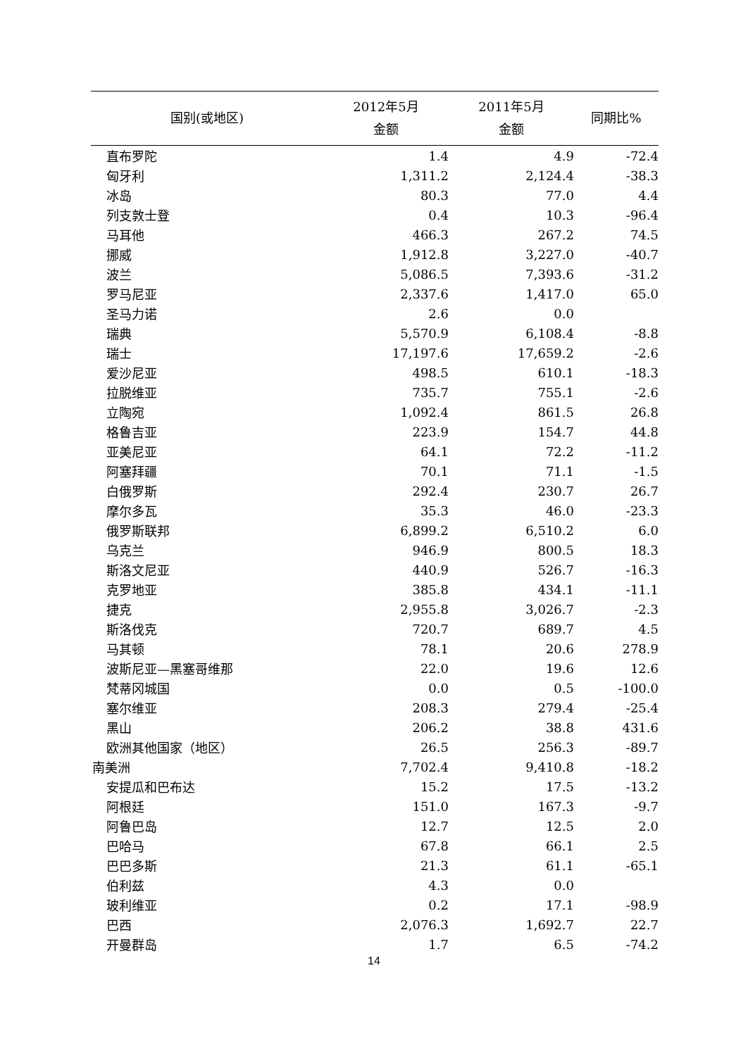| 国别(或地区) | 2012年5月 金额 | 2011年5月 金额 | 同期比% |
| --- | --- | --- | --- |
| 直布罗陀 | 1.4 | 4.9 | -72.4 |
| 匈牙利 | 1,311.2 | 2,124.4 | -38.3 |
| 冰岛 | 80.3 | 77.0 | 4.4 |
| 列支敦士登 | 0.4 | 10.3 | -96.4 |
| 马耳他 | 466.3 | 267.2 | 74.5 |
| 挪威 | 1,912.8 | 3,227.0 | -40.7 |
| 波兰 | 5,086.5 | 7,393.6 | -31.2 |
| 罗马尼亚 | 2,337.6 | 1,417.0 | 65.0 |
| 圣马力诺 | 2.6 | 0.0 | |
| 瑞典 | 5,570.9 | 6,108.4 | -8.8 |
| 瑞士 | 17,197.6 | 17,659.2 | -2.6 |
| 爱沙尼亚 | 498.5 | 610.1 | -18.3 |
| 拉脱维亚 | 735.7 | 755.1 | -2.6 |
| 立陶宛 | 1,092.4 | 861.5 | 26.8 |
| 格鲁吉亚 | 223.9 | 154.7 | 44.8 |
| 亚美尼亚 | 64.1 | 72.2 | -11.2 |
| 阿塞拜疆 | 70.1 | 71.1 | -1.5 |
| 白俄罗斯 | 292.4 | 230.7 | 26.7 |
| 摩尔多瓦 | 35.3 | 46.0 | -23.3 |
| 俄罗斯联邦 | 6,899.2 | 6,510.2 | 6.0 |
| 乌克兰 | 946.9 | 800.5 | 18.3 |
| 斯洛文尼亚 | 440.9 | 526.7 | -16.3 |
| 克罗地亚 | 385.8 | 434.1 | -11.1 |
| 捷克 | 2,955.8 | 3,026.7 | -2.3 |
| 斯洛伐克 | 720.7 | 689.7 | 4.5 |
| 马其顿 | 78.1 | 20.6 | 278.9 |
| 波斯尼亚—黑塞哥维那 | 22.0 | 19.6 | 12.6 |
| 梵蒂冈城国 | 0.0 | 0.5 | -100.0 |
| 塞尔维亚 | 208.3 | 279.4 | -25.4 |
| 黑山 | 206.2 | 38.8 | 431.6 |
| 欧洲其他国家（地区） | 26.5 | 256.3 | -89.7 |
| 南美洲 | 7,702.4 | 9,410.8 | -18.2 |
| 安提瓜和巴布达 | 15.2 | 17.5 | -13.2 |
| 阿根廷 | 151.0 | 167.3 | -9.7 |
| 阿鲁巴岛 | 12.7 | 12.5 | 2.0 |
| 巴哈马 | 67.8 | 66.1 | 2.5 |
| 巴巴多斯 | 21.3 | 61.1 | -65.1 |
| 伯利兹 | 4.3 | 0.0 | |
| 玻利维亚 | 0.2 | 17.1 | -98.9 |
| 巴西 | 2,076.3 | 1,692.7 | 22.7 |
| 开曼群岛 | 1.7 | 6.5 | -74.2 |
14